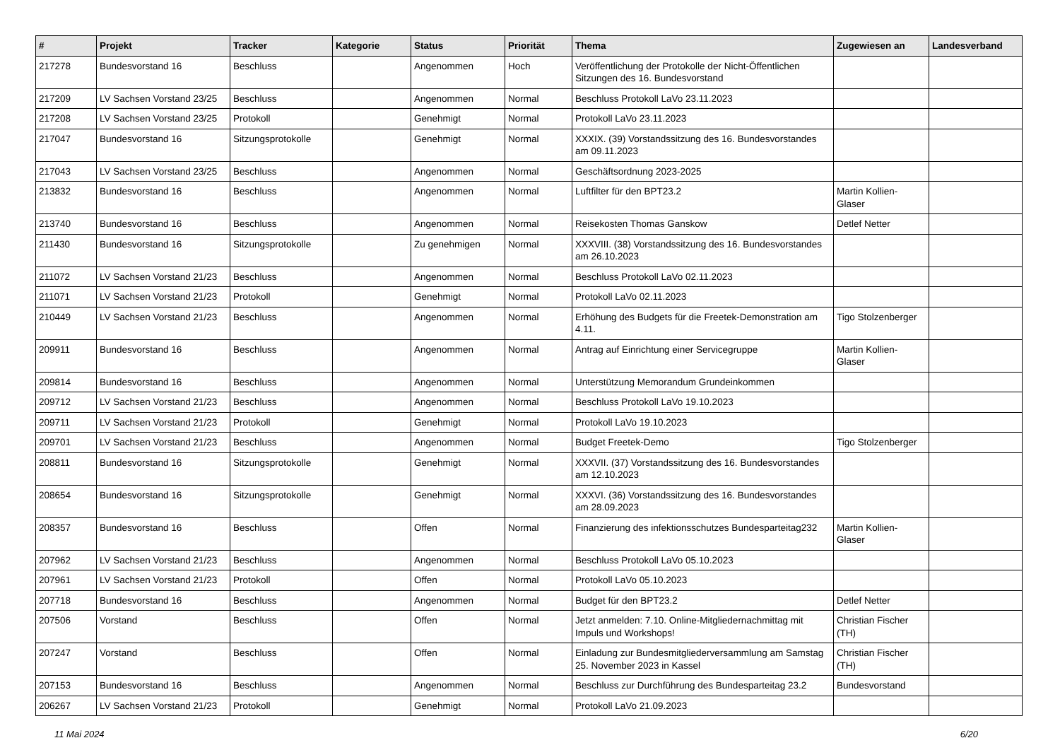| # | Projekt | Tracker | Kategorie | Status | Priorität | Thema | Zugewiesen an | Landesverband |
| --- | --- | --- | --- | --- | --- | --- | --- | --- |
| 217278 | Bundesvorstand 16 | Beschluss | | Angenommen | Hoch | Veröffentlichung der Protokolle der Nicht-Öffentlichen Sitzungen des 16. Bundesvorstand | | |
| 217209 | LV Sachsen Vorstand 23/25 | Beschluss | | Angenommen | Normal | Beschluss Protokoll LaVo 23.11.2023 | | |
| 217208 | LV Sachsen Vorstand 23/25 | Protokoll | | Genehmigt | Normal | Protokoll LaVo 23.11.2023 | | |
| 217047 | Bundesvorstand 16 | Sitzungsprotokolle | | Genehmigt | Normal | XXXIX. (39) Vorstandssitzung des 16. Bundesvorstandes am 09.11.2023 | | |
| 217043 | LV Sachsen Vorstand 23/25 | Beschluss | | Angenommen | Normal | Geschäftsordnung 2023-2025 | | |
| 213832 | Bundesvorstand 16 | Beschluss | | Angenommen | Normal | Luftfilter für den BPT23.2 | Martin Kollien-Glaser | |
| 213740 | Bundesvorstand 16 | Beschluss | | Angenommen | Normal | Reisekosten Thomas Ganskow | Detlef Netter | |
| 211430 | Bundesvorstand 16 | Sitzungsprotokolle | | Zu genehmigen | Normal | XXXVIII. (38) Vorstandssitzung des 16. Bundesvorstandes am 26.10.2023 | | |
| 211072 | LV Sachsen Vorstand 21/23 | Beschluss | | Angenommen | Normal | Beschluss Protokoll LaVo 02.11.2023 | | |
| 211071 | LV Sachsen Vorstand 21/23 | Protokoll | | Genehmigt | Normal | Protokoll LaVo 02.11.2023 | | |
| 210449 | LV Sachsen Vorstand 21/23 | Beschluss | | Angenommen | Normal | Erhöhung des Budgets für die Freetek-Demonstration am 4.11. | Tigo Stolzenberger | |
| 209911 | Bundesvorstand 16 | Beschluss | | Angenommen | Normal | Antrag auf Einrichtung einer Servicegruppe | Martin Kollien-Glaser | |
| 209814 | Bundesvorstand 16 | Beschluss | | Angenommen | Normal | Unterstützung Memorandum Grundeinkommen | | |
| 209712 | LV Sachsen Vorstand 21/23 | Beschluss | | Angenommen | Normal | Beschluss Protokoll LaVo 19.10.2023 | | |
| 209711 | LV Sachsen Vorstand 21/23 | Protokoll | | Genehmigt | Normal | Protokoll LaVo 19.10.2023 | | |
| 209701 | LV Sachsen Vorstand 21/23 | Beschluss | | Angenommen | Normal | Budget Freetek-Demo | Tigo Stolzenberger | |
| 208811 | Bundesvorstand 16 | Sitzungsprotokolle | | Genehmigt | Normal | XXXVII. (37) Vorstandssitzung des 16. Bundesvorstandes am 12.10.2023 | | |
| 208654 | Bundesvorstand 16 | Sitzungsprotokolle | | Genehmigt | Normal | XXXVI. (36) Vorstandssitzung des 16. Bundesvorstandes am 28.09.2023 | | |
| 208357 | Bundesvorstand 16 | Beschluss | | Offen | Normal | Finanzierung des infektionsschutzes Bundesparteitag232 | Martin Kollien-Glaser | |
| 207962 | LV Sachsen Vorstand 21/23 | Beschluss | | Angenommen | Normal | Beschluss Protokoll LaVo 05.10.2023 | | |
| 207961 | LV Sachsen Vorstand 21/23 | Protokoll | | Offen | Normal | Protokoll LaVo 05.10.2023 | | |
| 207718 | Bundesvorstand 16 | Beschluss | | Angenommen | Normal | Budget für den BPT23.2 | Detlef Netter | |
| 207506 | Vorstand | Beschluss | | Offen | Normal | Jetzt anmelden: 7.10. Online-Mitgliedernachmittag mit Impuls und Workshops! | Christian Fischer (TH) | |
| 207247 | Vorstand | Beschluss | | Offen | Normal | Einladung zur Bundesmitgliederversammlung am Samstag 25. November 2023 in Kassel | Christian Fischer (TH) | |
| 207153 | Bundesvorstand 16 | Beschluss | | Angenommen | Normal | Beschluss zur Durchführung des Bundesparteitag 23.2 | Bundesvorstand | |
| 206267 | LV Sachsen Vorstand 21/23 | Protokoll | | Genehmigt | Normal | Protokoll LaVo 21.09.2023 | | |
11 Mai 2024 6/20